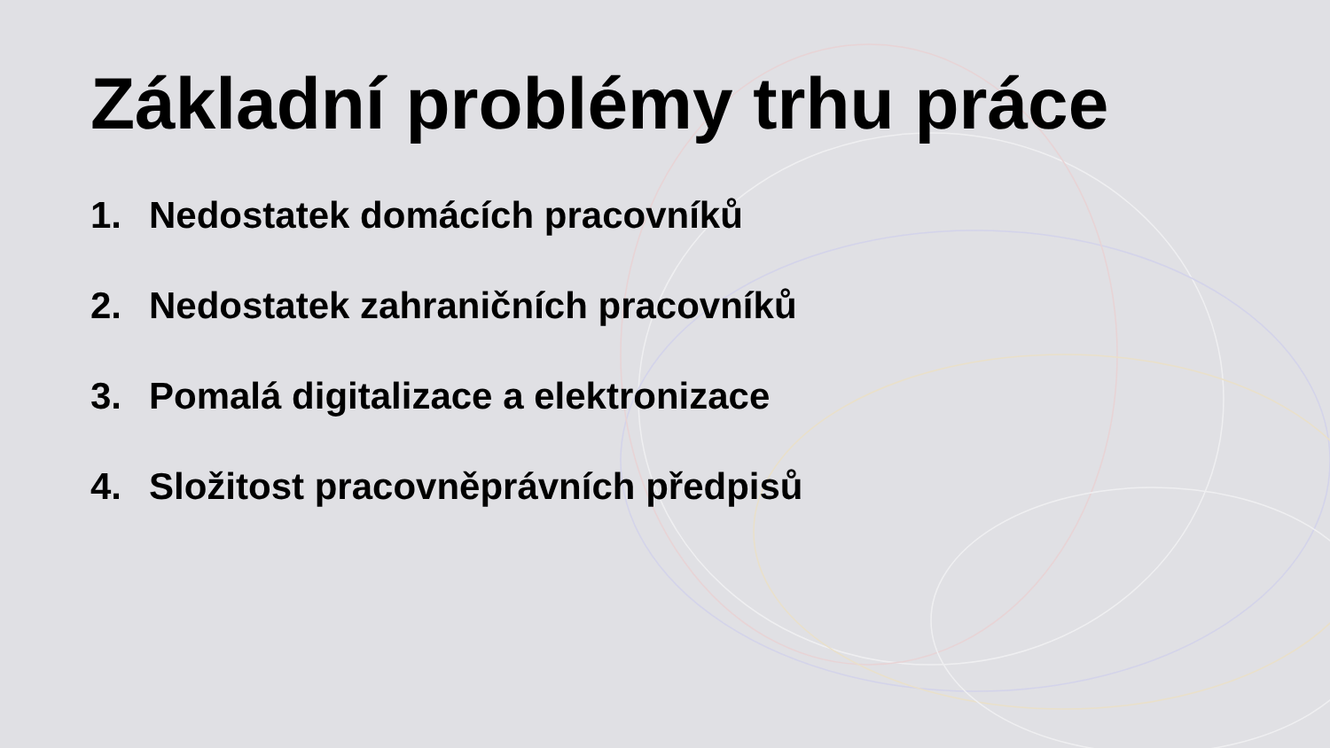Základní problémy trhu práce
1. Nedostatek domácích pracovníků
2. Nedostatek zahraničních pracovníků
3. Pomalá digitalizace a elektronizace
4. Složitost pracovněprávních předpisů